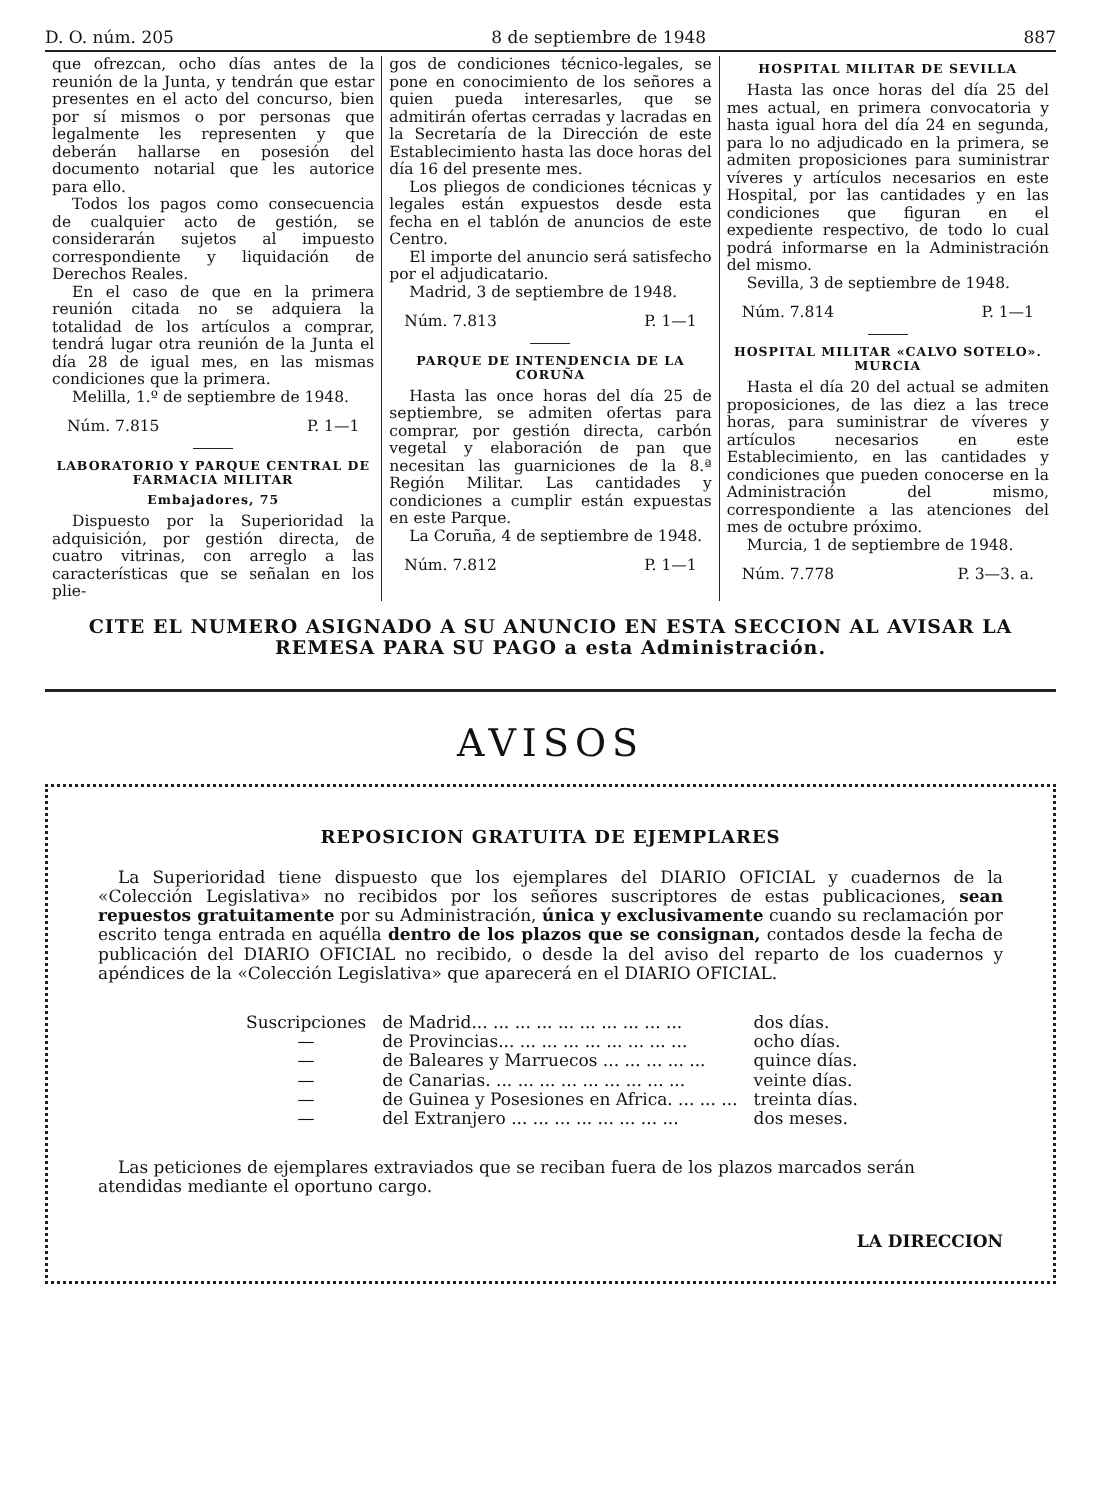D. O. núm. 205 8 de septiembre de 1948 887
que ofrezcan, ocho días antes de la reunión de la Junta, y tendrán que estar presentes en el acto del concurso, bien por sí mismos o por personas que legalmente les representen y que deberán hallarse en posesión del documento notarial que les autorice para ello.
Todos los pagos como consecuencia de cualquier acto de gestión, se considerarán sujetos al impuesto correspondiente y liquidación de Derechos Reales.
En el caso de que en la primera reunión citada no se adquiera la totalidad de los artículos a comprar, tendrá lugar otra reunión de la Junta el día 28 de igual mes, en las mismas condiciones que la primera.
Melilla, 1.º de septiembre de 1948.
Núm. 7.815 P. 1—1
LABORATORIO Y PARQUE CENTRAL DE FARMACIA MILITAR
Embajadores, 75
Dispuesto por la Superioridad la adquisición, por gestión directa, de cuatro vitrinas, con arreglo a las características que se señalan en los plie-
gos de condiciones técnico-legales, se pone en conocimiento de los señores a quien pueda interesarles, que se admitirán ofertas cerradas y lacradas en la Secretaría de la Dirección de este Establecimiento hasta las doce horas del día 16 del presente mes.
Los pliegos de condiciones técnicas y legales están expuestos desde esta fecha en el tablón de anuncios de este Centro.
El importe del anuncio será satisfecho por el adjudicatario.
Madrid, 3 de septiembre de 1948.
Núm. 7.813 P. 1—1
PARQUE DE INTENDENCIA DE LA CORUÑA
Hasta las once horas del día 25 de septiembre, se admiten ofertas para comprar, por gestión directa, carbón vegetal y elaboración de pan que necesitan las guarniciones de la 8.ª Región Militar. Las cantidades y condiciones a cumplir están expuestas en este Parque.
La Coruña, 4 de septiembre de 1948.
Núm. 7.812 P. 1—1
HOSPITAL MILITAR DE SEVILLA
Hasta las once horas del día 25 del mes actual, en primera convocatoria y hasta igual hora del día 24 en segunda, para lo no adjudicado en la primera, se admiten proposiciones para suministrar víveres y artículos necesarios en este Hospital, por las cantidades y en las condiciones que figuran en el expediente respectivo, de todo lo cual podrá informarse en la Administración del mismo.
Sevilla, 3 de septiembre de 1948.
Núm. 7.814 P. 1—1
HOSPITAL MILITAR «CALVO SOTELO». MURCIA
Hasta el día 20 del actual se admiten proposiciones, de las diez a las trece horas, para suministrar de víveres y artículos necesarios en este Establecimiento, en las cantidades y condiciones que pueden conocerse en la Administración del mismo, correspondiente a las atenciones del mes de octubre próximo.
Murcia, 1 de septiembre de 1948.
Núm. 7.778 P. 3—3. a.
CITE EL NUMERO ASIGNADO A SU ANUNCIO EN ESTA SECCION AL AVISAR LA REMESA PARA SU PAGO a esta Administración.
AVISOS
REPOSICION GRATUITA DE EJEMPLARES
La Superioridad tiene dispuesto que los ejemplares del DIARIO OFICIAL y cuadernos de la «Colección Legislativa» no recibidos por los señores suscriptores de estas publicaciones, sean repuestos gratuitamente por su Administración, única y exclusivamente cuando su reclamación por escrito tenga entrada en aquélla dentro de los plazos que se consignan, contados desde la fecha de publicación del DIARIO OFICIAL no recibido, o desde la del aviso del reparto de los cuadernos y apéndices de la «Colección Legislativa» que aparecerá en el DIARIO OFICIAL.
| Suscripciones | de Madrid... ... ... ... ... ... ... ... ... ... | dos días. |
| — | de Provincias... ... ... ... ... ... ... ... ... | ocho días. |
| — | de Baleares y Marruecos ... ... ... ... ... | quince días. |
| — | de Canarias. ... ... ... ... ... ... ... ... ... | veinte días. |
| — | de Guinea y Posesiones en Africa. ... ... ... | treinta días. |
| — | del Extranjero ... ... ... ... ... ... ... ... | dos meses. |
Las peticiones de ejemplares extraviados que se reciban fuera de los plazos marcados serán atendidas mediante el oportuno cargo.
LA DIRECCION